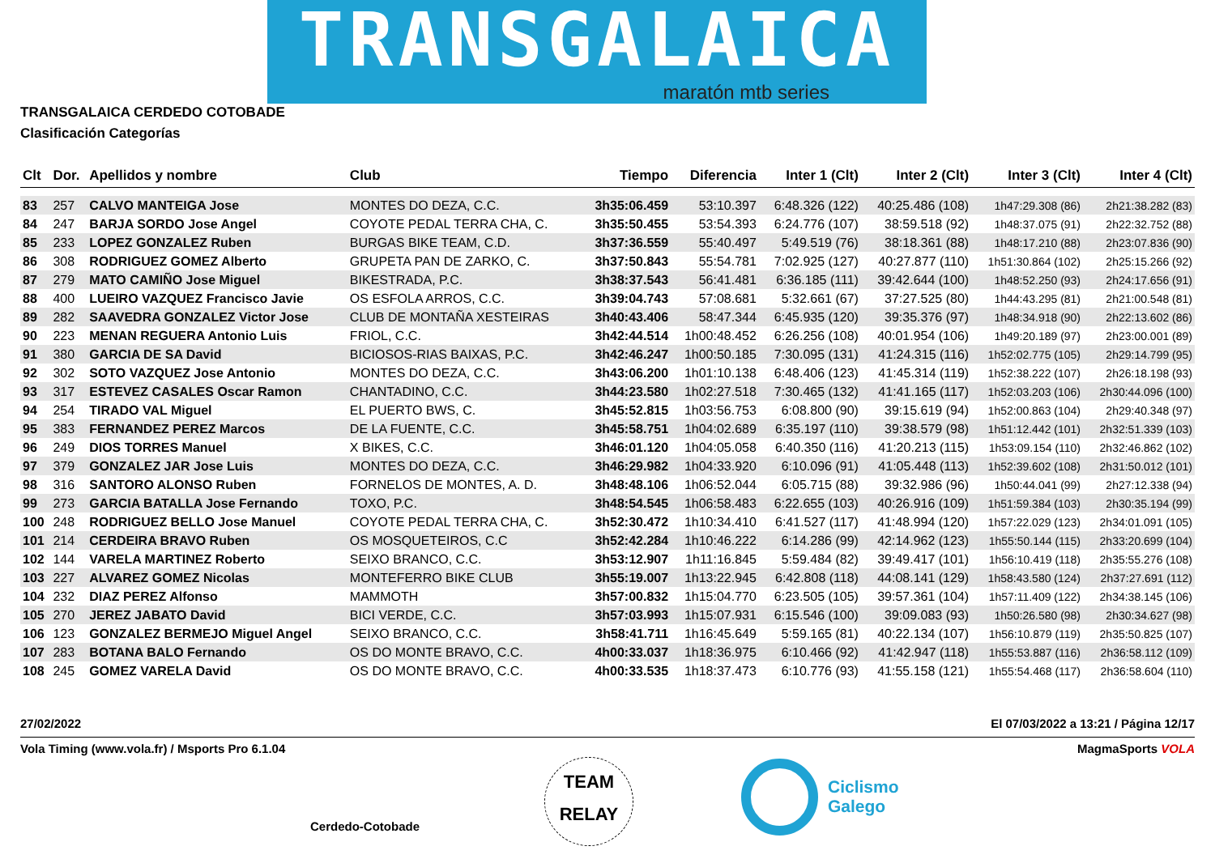TRANSGALAICA
maratón mtb series
TRANSGALAICA CERDEDO COTOBADE
Clasificación Categorías
| Clt | Dor. | Apellidos y nombre | Club | Tiempo | Diferencia | Inter 1 (Clt) | Inter 2 (Clt) | Inter 3 (Clt) | Inter 4 (Clt) |
| --- | --- | --- | --- | --- | --- | --- | --- | --- | --- |
| 83 | 257 | CALVO MANTEIGA Jose | MONTES DO DEZA, C.C. | 3h35:06.459 | 53:10.397 | 6:48.326 (122) | 40:25.486 (108) | 1h47:29.308 (86) | 2h21:38.282 (83) |
| 84 | 247 | BARJA SORDO Jose Angel | COYOTE PEDAL TERRA CHA, C. | 3h35:50.455 | 53:54.393 | 6:24.776 (107) | 38:59.518 (92) | 1h48:37.075 (91) | 2h22:32.752 (88) |
| 85 | 233 | LOPEZ GONZALEZ Ruben | BURGAS BIKE TEAM, C.D. | 3h37:36.559 | 55:40.497 | 5:49.519 (76) | 38:18.361 (88) | 1h48:17.210 (88) | 2h23:07.836 (90) |
| 86 | 308 | RODRIGUEZ GOMEZ Alberto | GRUPETA PAN DE ZARKO, C. | 3h37:50.843 | 55:54.781 | 7:02.925 (127) | 40:27.877 (110) | 1h51:30.864 (102) | 2h25:15.266 (92) |
| 87 | 279 | MATO CAMIÑO Jose Miguel | BIKESTRADA, P.C. | 3h38:37.543 | 56:41.481 | 6:36.185 (111) | 39:42.644 (100) | 1h48:52.250 (93) | 2h24:17.656 (91) |
| 88 | 400 | LUEIRO VAZQUEZ Francisco Javie | OS ESFOLA ARROS, C.C. | 3h39:04.743 | 57:08.681 | 5:32.661 (67) | 37:27.525 (80) | 1h44:43.295 (81) | 2h21:00.548 (81) |
| 89 | 282 | SAAVEDRA GONZALEZ Victor Jose | CLUB DE MONTAÑA XESTEIRAS | 3h40:43.406 | 58:47.344 | 6:45.935 (120) | 39:35.376 (97) | 1h48:34.918 (90) | 2h22:13.602 (86) |
| 90 | 223 | MENAN REGUERA Antonio Luis | FRIOL, C.C. | 3h42:44.514 | 1h00:48.452 | 6:26.256 (108) | 40:01.954 (106) | 1h49:20.189 (97) | 2h23:00.001 (89) |
| 91 | 380 | GARCIA DE SA David | BICIOSOS-RIAS BAIXAS, P.C. | 3h42:46.247 | 1h00:50.185 | 7:30.095 (131) | 41:24.315 (116) | 1h52:02.775 (105) | 2h29:14.799 (95) |
| 92 | 302 | SOTO VAZQUEZ Jose Antonio | MONTES DO DEZA, C.C. | 3h43:06.200 | 1h01:10.138 | 6:48.406 (123) | 41:45.314 (119) | 1h52:38.222 (107) | 2h26:18.198 (93) |
| 93 | 317 | ESTEVEZ CASALES Oscar Ramon | CHANTADINO, C.C. | 3h44:23.580 | 1h02:27.518 | 7:30.465 (132) | 41:41.165 (117) | 1h52:03.203 (106) | 2h30:44.096 (100) |
| 94 | 254 | TIRADO VAL Miguel | EL PUERTO BWS, C. | 3h45:52.815 | 1h03:56.753 | 6:08.800 (90) | 39:15.619 (94) | 1h52:00.863 (104) | 2h29:40.348 (97) |
| 95 | 383 | FERNANDEZ PEREZ Marcos | DE LA FUENTE, C.C. | 3h45:58.751 | 1h04:02.689 | 6:35.197 (110) | 39:38.579 (98) | 1h51:12.442 (101) | 2h32:51.339 (103) |
| 96 | 249 | DIOS TORRES Manuel | X BIKES, C.C. | 3h46:01.120 | 1h04:05.058 | 6:40.350 (116) | 41:20.213 (115) | 1h53:09.154 (110) | 2h32:46.862 (102) |
| 97 | 379 | GONZALEZ JAR Jose Luis | MONTES DO DEZA, C.C. | 3h46:29.982 | 1h04:33.920 | 6:10.096 (91) | 41:05.448 (113) | 1h52:39.602 (108) | 2h31:50.012 (101) |
| 98 | 316 | SANTORO ALONSO Ruben | FORNELOS DE MONTES, A. D. | 3h48:48.106 | 1h06:52.044 | 6:05.715 (88) | 39:32.986 (96) | 1h50:44.041 (99) | 2h27:12.338 (94) |
| 99 | 273 | GARCIA BATALLA Jose Fernando | TOXO, P.C. | 3h48:54.545 | 1h06:58.483 | 6:22.655 (103) | 40:26.916 (109) | 1h51:59.384 (103) | 2h30:35.194 (99) |
| 100 | 248 | RODRIGUEZ BELLO Jose Manuel | COYOTE PEDAL TERRA CHA, C. | 3h52:30.472 | 1h10:34.410 | 6:41.527 (117) | 41:48.994 (120) | 1h57:22.029 (123) | 2h34:01.091 (105) |
| 101 | 214 | CERDEIRA BRAVO Ruben | OS MOSQUETEIROS, C.C | 3h52:42.284 | 1h10:46.222 | 6:14.286 (99) | 42:14.962 (123) | 1h55:50.144 (115) | 2h33:20.699 (104) |
| 102 | 144 | VARELA MARTINEZ Roberto | SEIXO BRANCO, C.C. | 3h53:12.907 | 1h11:16.845 | 5:59.484 (82) | 39:49.417 (101) | 1h56:10.419 (118) | 2h35:55.276 (108) |
| 103 | 227 | ALVAREZ GOMEZ Nicolas | MONTEFERRO BIKE CLUB | 3h55:19.007 | 1h13:22.945 | 6:42.808 (118) | 44:08.141 (129) | 1h58:43.580 (124) | 2h37:27.691 (112) |
| 104 | 232 | DIAZ PEREZ Alfonso | MAMMOTH | 3h57:00.832 | 1h15:04.770 | 6:23.505 (105) | 39:57.361 (104) | 1h57:11.409 (122) | 2h34:38.145 (106) |
| 105 | 270 | JEREZ JABATO David | BICI VERDE, C.C. | 3h57:03.993 | 1h15:07.931 | 6:15.546 (100) | 39:09.083 (93) | 1h50:26.580 (98) | 2h30:34.627 (98) |
| 106 | 123 | GONZALEZ BERMEJO Miguel Angel | SEIXO BRANCO, C.C. | 3h58:41.711 | 1h16:45.649 | 5:59.165 (81) | 40:22.134 (107) | 1h56:10.879 (119) | 2h35:50.825 (107) |
| 107 | 283 | BOTANA BALO Fernando | OS DO MONTE BRAVO, C.C. | 4h00:33.037 | 1h18:36.975 | 6:10.466 (92) | 41:42.947 (118) | 1h55:53.887 (116) | 2h36:58.112 (109) |
| 108 | 245 | GOMEZ VARELA David | OS DO MONTE BRAVO, C.C. | 4h00:33.535 | 1h18:37.473 | 6:10.776 (93) | 41:55.158 (121) | 1h55:54.468 (117) | 2h36:58.604 (110) |
27/02/2022
El 07/03/2022 a 13:21 / Página 12/17
Vola Timing (www.vola.fr) / Msports Pro 6.1.04
MagmaSports VOLA
Cerdedo-Cotobade
TEAM
RELAY
Ciclismo
Galego